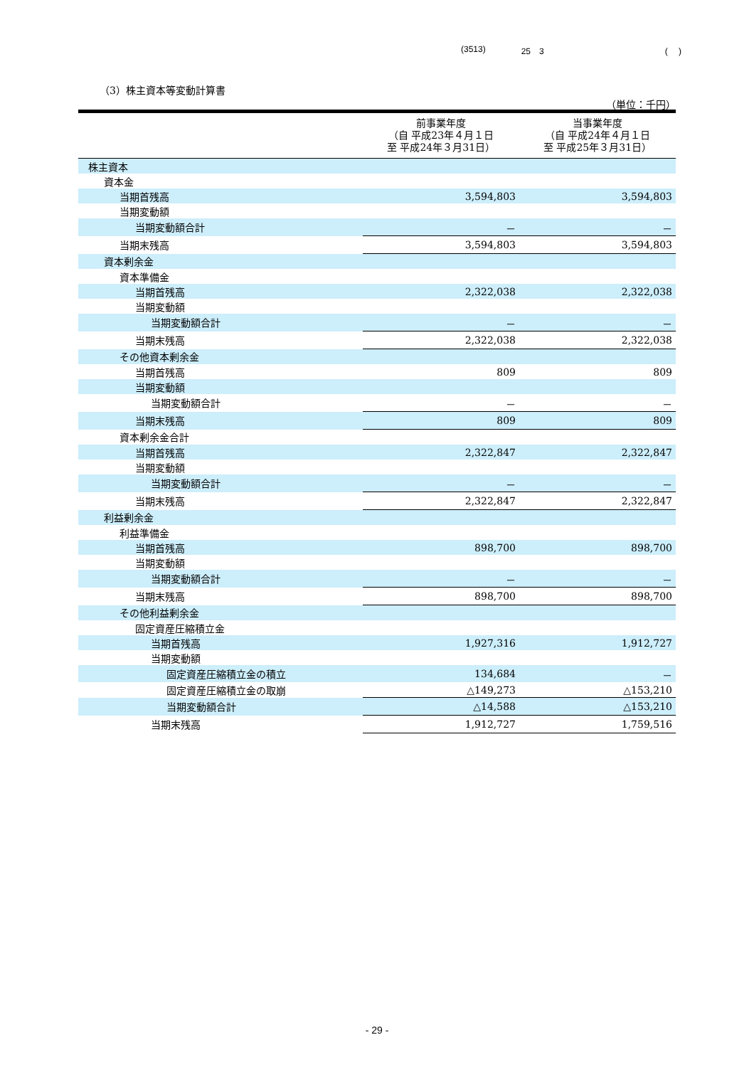(3513) 25　3 (　 )
（3）株主資本等変動計算書
（単位：千円）
| | 前事業年度 （自 平成23年４月１日 至 平成24年３月31日） | 当事業年度 （自 平成24年４月１日 至 平成25年３月31日） |
| --- | --- | --- |
| 株主資本 | | |
| 資本金 | | |
| 当期首残高 | 3,594,803 | 3,594,803 |
| 当期変動額 | | |
| 当期変動額合計 | － | － |
| 当期末残高 | 3,594,803 | 3,594,803 |
| 資本剰余金 | | |
| 資本準備金 | | |
| 当期首残高 | 2,322,038 | 2,322,038 |
| 当期変動額 | | |
| 当期変動額合計 | － | － |
| 当期末残高 | 2,322,038 | 2,322,038 |
| その他資本剰余金 | | |
| 当期首残高 | 809 | 809 |
| 当期変動額 | | |
| 当期変動額合計 | － | － |
| 当期末残高 | 809 | 809 |
| 資本剰余金合計 | | |
| 当期首残高 | 2,322,847 | 2,322,847 |
| 当期変動額 | | |
| 当期変動額合計 | － | － |
| 当期末残高 | 2,322,847 | 2,322,847 |
| 利益剰余金 | | |
| 利益準備金 | | |
| 当期首残高 | 898,700 | 898,700 |
| 当期変動額 | | |
| 当期変動額合計 | － | － |
| 当期末残高 | 898,700 | 898,700 |
| その他利益剰余金 | | |
| 固定資産圧縮積立金 | | |
| 当期首残高 | 1,927,316 | 1,912,727 |
| 当期変動額 | | |
| 固定資産圧縮積立金の積立 | 134,684 | － |
| 固定資産圧縮積立金の取崩 | △149,273 | △153,210 |
| 当期変動額合計 | △14,588 | △153,210 |
| 当期末残高 | 1,912,727 | 1,759,516 |
- 29 -